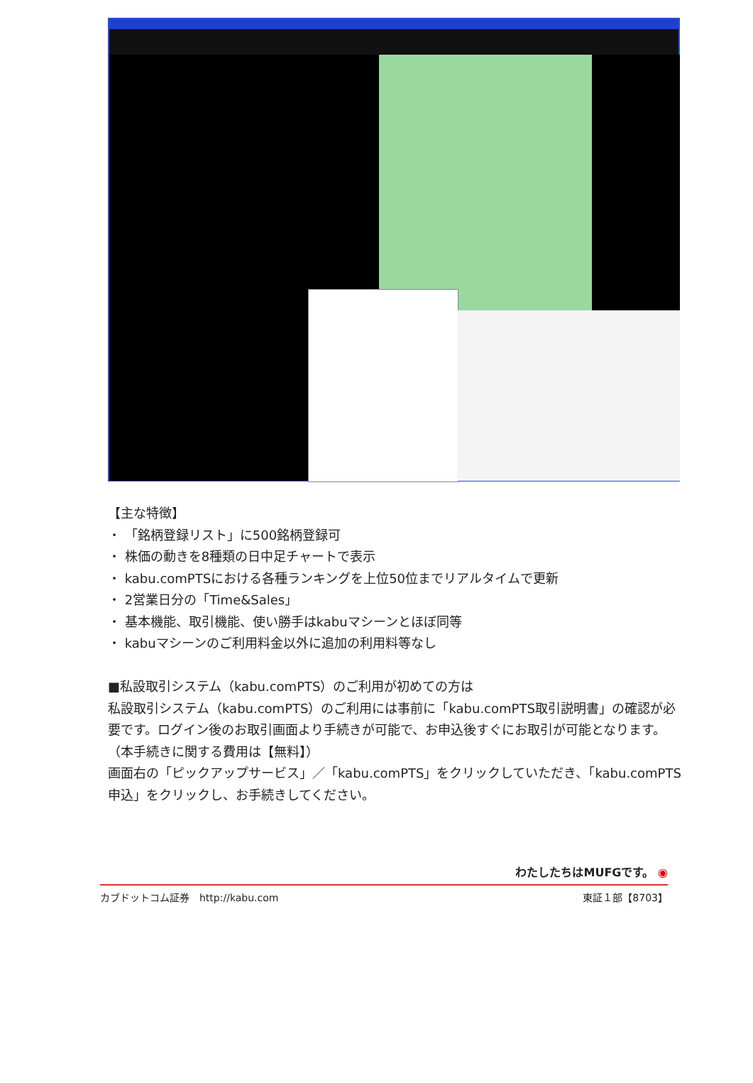【主な特徴】
・ 「銘柄登録リスト」に500銘柄登録可
・ 株価の動きを8種類の日中足チャートで表示
・ kabu.comPTSにおける各種ランキングを上位50位までリアルタイムで更新
・ 2営業日分の「Time&Sales」
・ 基本機能、取引機能、使い勝手はkabuマシーンとほぼ同等
・ kabuマシーンのご利用料金以外に追加の利用料等なし
■私設取引システム（kabu.comPTS）のご利用が初めての方は
私設取引システム（kabu.comPTS）のご利用には事前に「kabu.comPTS取引説明書」の確認が必要です。ログイン後のお取引画面より手続きが可能で、お申込後すぐにお取引が可能となります。（本手続きに関する費用は【無料】）
画面右の「ピックアップサービス」／「kabu.comPTS」をクリックしていただき、「kabu.comPTS申込」をクリックし、お手続きしてください。
わたしたちはMUFGです。 ◉
カブドットコム証券　http://kabu.com 東証１部【8703】